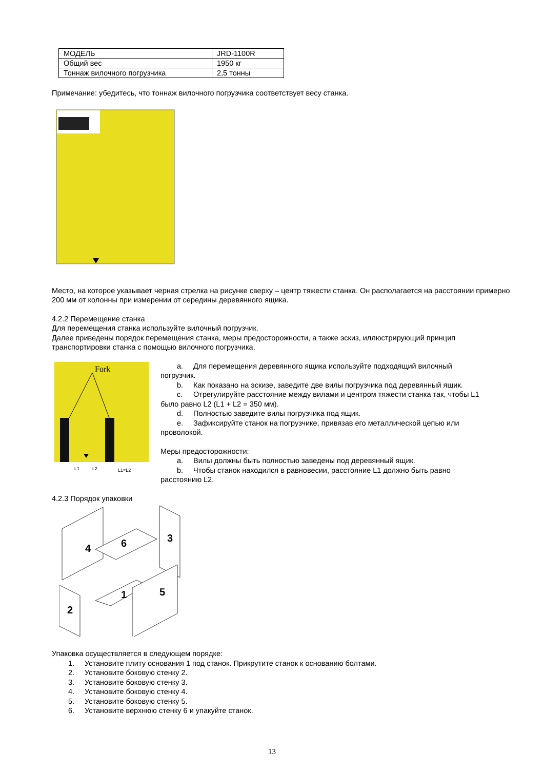| МОДЕЛЬ | JRD-1100R |
| Общий вес | 1950 кг |
| Тоннаж вилочного погрузчика | 2,5 тонны |
Примечание: убедитесь, что тоннаж вилочного погрузчика соответствует весу станка.
Место, на которое указывает черная стрелка на рисунке сверху – центр тяжести станка. Он располагается на расстоянии примерно 200 мм от колонны при измерении от середины деревянного ящика.
4.2.2 Перемещение станка
Для перемещения станка используйте вилочный погрузчик.
Далее приведены порядок перемещения станка, меры предосторожности, а также эскиз, иллюстрирующий принцип транспортировки станка с помощью вилочного погрузчика.
Fork
L1
L2
L1=L2
a. Для перемещения деревянного ящика используйте подходящий вилочный
погрузчик.
b. Как показано на эскизе, заведите две вилы погрузчика под деревянный ящик.
c. Отрегулируйте расстояние между вилами и центром тяжести станка так, чтобы L1
было равно L2 (L1 + L2 = 350 мм).
d. Полностью заведите вилы погрузчика под ящик.
e. Зафиксируйте станок на погрузчике, привязав его металлической цепью или
проволокой.
Меры предосторожности:
a. Вилы должны быть полностью заведены под деревянный ящик.
b. Чтобы станок находился в равновесии, расстояние L1 должно быть равно
расстоянию L2.
4.2.3 Порядок упаковки
4
6
3
2
1
5
Упаковка осуществляется в следующем порядке:
1. Установите плиту основания 1 под станок. Прикрутите станок к основанию болтами.
2. Установите боковую стенку 2.
3. Установите боковую стенку 3.
4. Установите боковую стенку 4.
5. Установите боковую стенку 5.
6. Установите верхнюю стенку 6 и упакуйте станок.
13